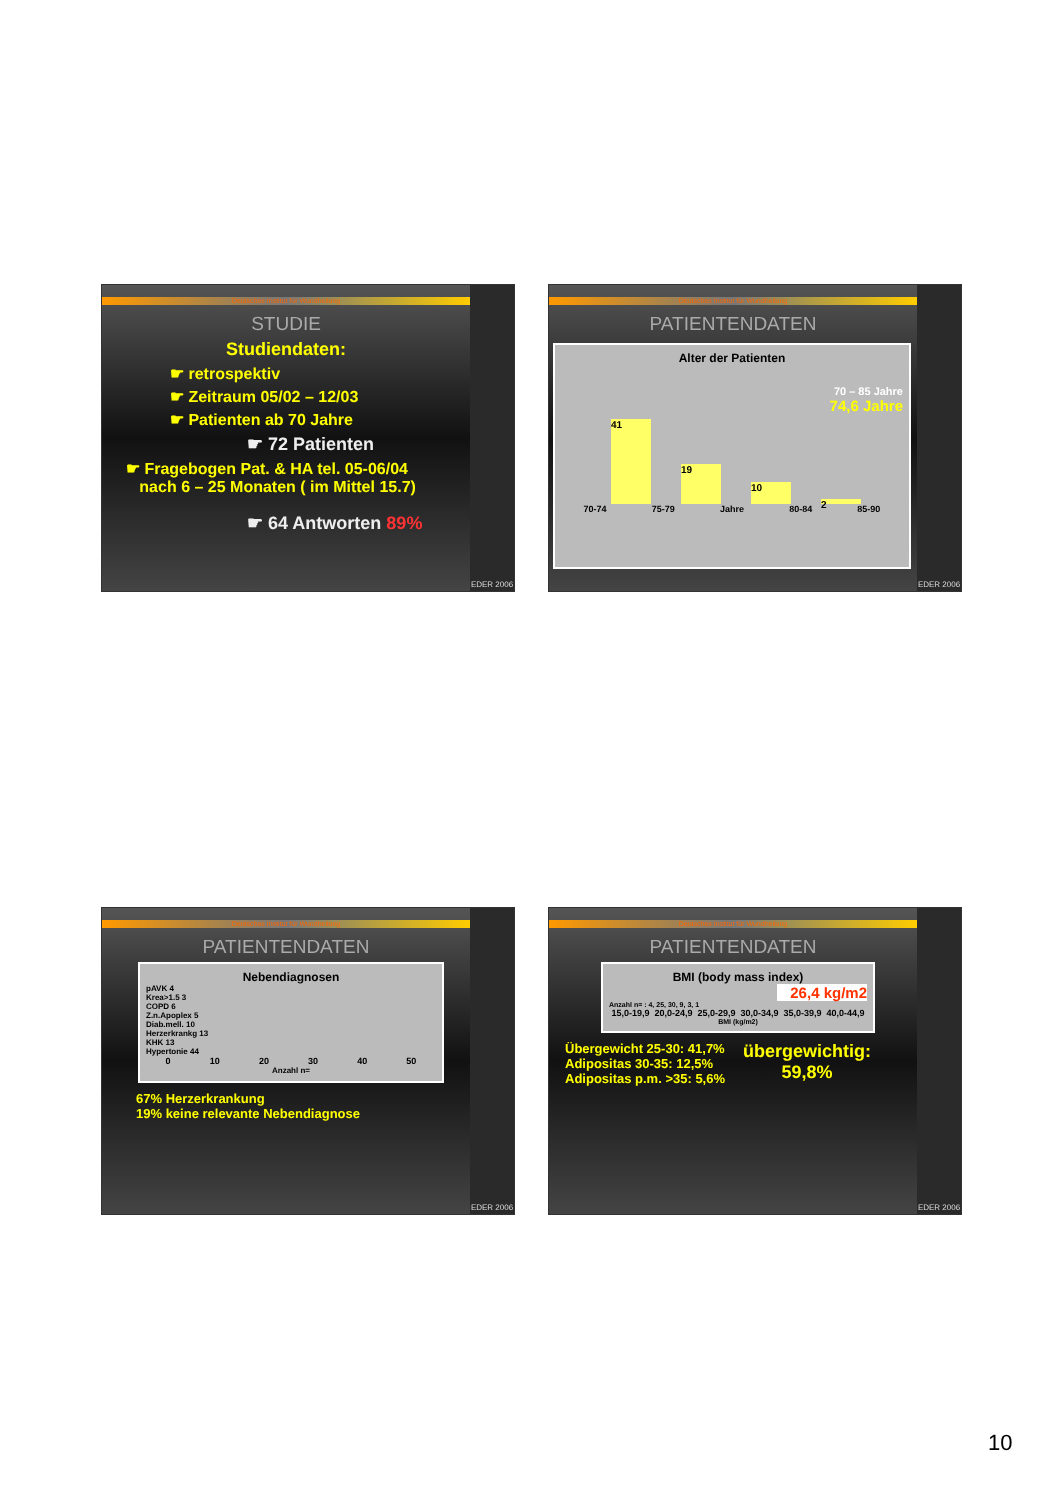Deutsches Institut für Wundheilung
STUDIE
Studiendaten:
☛ retrospektiv
☛ Zeitraum 05/02 – 12/03
☛ Patienten ab 70 Jahre
☛ 72 Patienten
☛ Fragebogen Pat. & HA tel. 05-06/04
nach 6 – 25 Monaten ( im Mittel 15.7)
☛ 64 Antworten 89%
EDER 2006
Deutsches Institut für Wundheilung
PATIENTENDATEN
Alter der Patienten
70 – 85 Jahre
74,6 Jahre
41
19
10
2
70-74 75-79 Jahre 80-84 85-90
EDER 2006
Deutsches Institut für Wundheilung
PATIENTENDATEN
Nebendiagnosen
pAVK 4
Krea>1.5 3
COPD 6
Z.n.Apoplex 5
Diab.mell. 10
Herzerkrankg 13
KHK 13
Hypertonie 44
0 10 20 30 40 50
Anzahl n=
67% Herzerkrankung
19% keine relevante Nebendiagnose
EDER 2006
Deutsches Institut für Wundheilung
PATIENTENDATEN
BMI (body mass index)
26,4 kg/m2
Anzahl n= : 4, 25, 30, 9, 3, 1
15,0-19,9 20,0-24,9 25,0-29,9 30,0-34,9 35,0-39,9 40,0-44,9
BMI (kg/m2)
Übergewicht 25-30: 41,7%
Adipositas 30-35: 12,5%
Adipositas p.m. >35: 5,6%
übergewichtig:
59,8%
EDER 2006
10